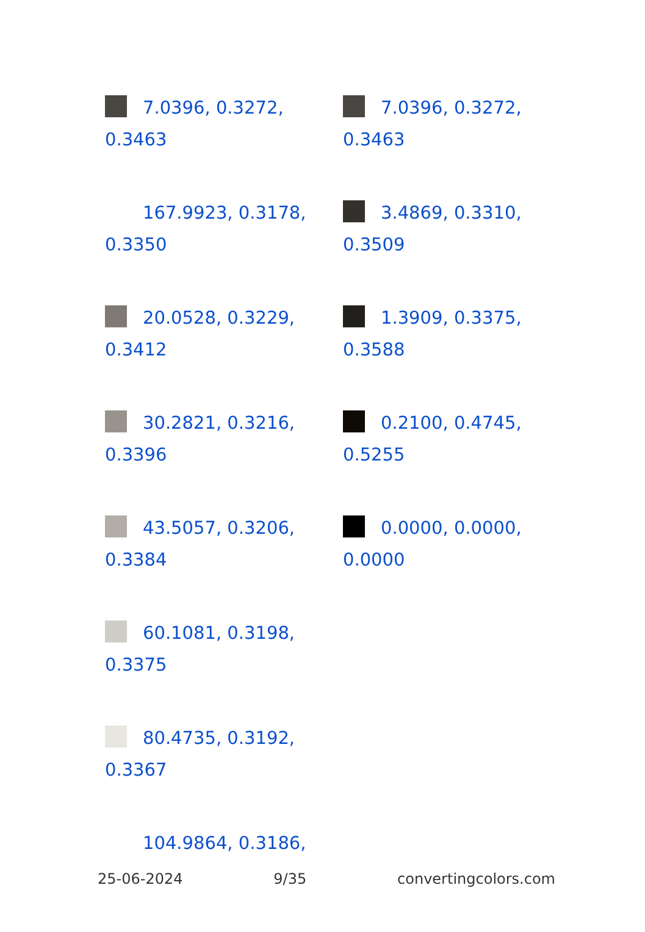7.0396, 0.3272,
0.3463
7.0396, 0.3272,
0.3463
167.9923, 0.3178,
0.3350
3.4869, 0.3310,
0.3509
20.0528, 0.3229,
0.3412
1.3909, 0.3375,
0.3588
30.2821, 0.3216,
0.3396
0.2100, 0.4745,
0.5255
43.5057, 0.3206,
0.3384
0.0000, 0.0000,
0.0000
60.1081, 0.3198,
0.3375
80.4735, 0.3192,
0.3367
104.9864, 0.3186,
25-06-2024 9/35 convertingcolors.com